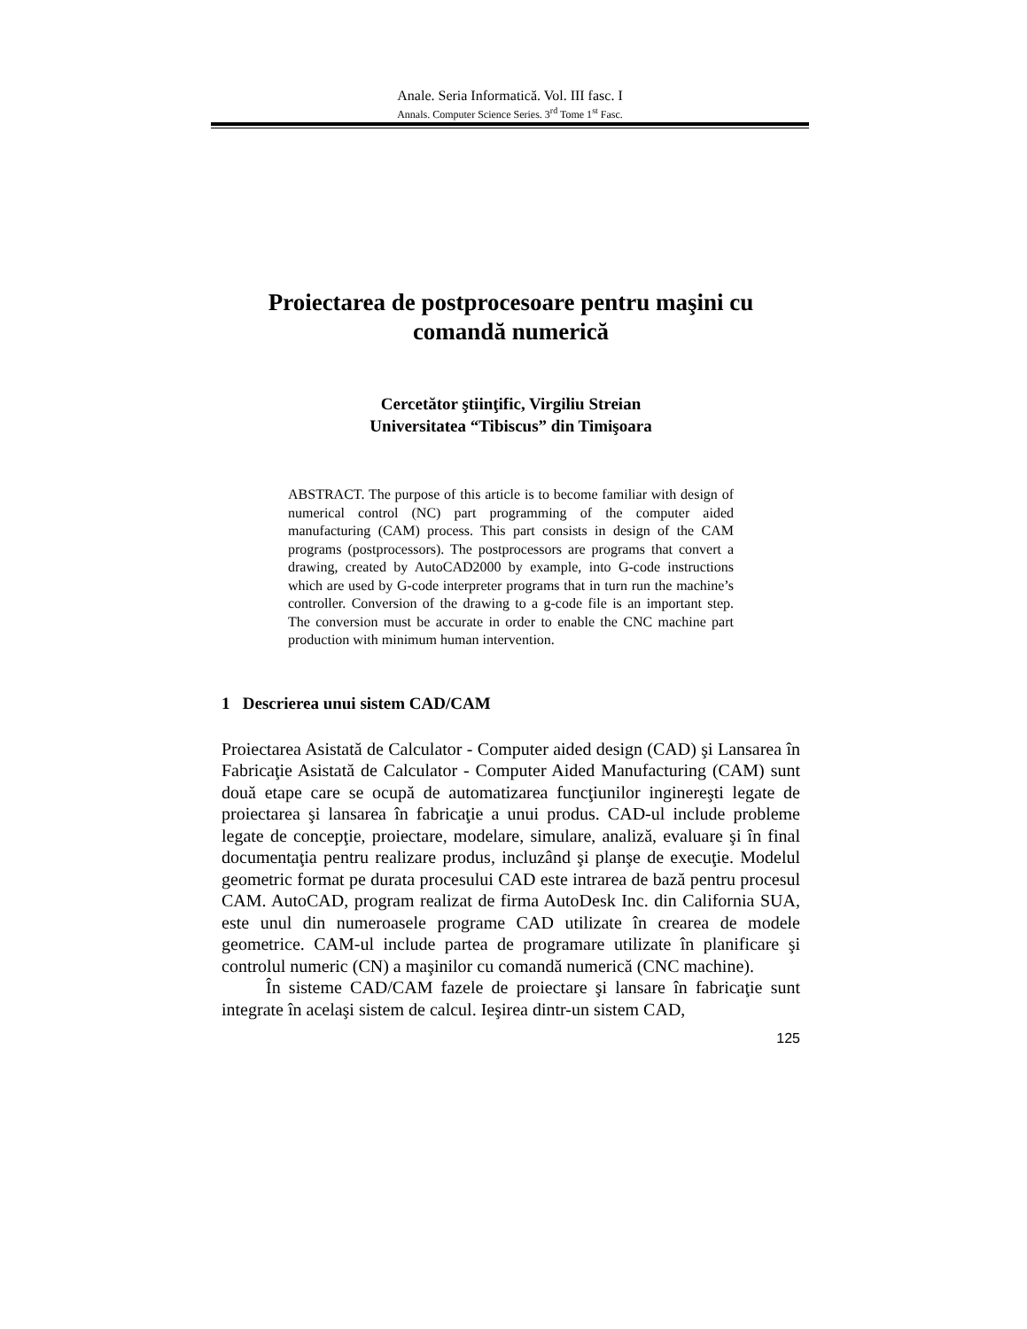Anale. Seria Informatică. Vol. III fasc. I
Annals. Computer Science Series. 3<sup>rd</sup> Tome 1<sup>st</sup> Fasc.
Proiectarea de postprocesoare pentru maşini cu comandă numerică
Cercetător ştiinţific, Virgiliu Streian
Universitatea “Tibiscus” din Timişoara
ABSTRACT. The purpose of this article is to become familiar with design of numerical control (NC) part programming of the computer aided manufacturing (CAM) process. This part consists in design of the CAM programs (postprocessors). The postprocessors are programs that convert a drawing, created by AutoCAD2000 by example, into G-code instructions which are used by G-code interpreter programs that in turn run the machine’s controller. Conversion of the drawing to a g-code file is an important step. The conversion must be accurate in order to enable the CNC machine part production with minimum human intervention.
1 Descrierea unui sistem CAD/CAM
Proiectarea Asistată de Calculator - Computer aided design (CAD) şi Lansarea în Fabricaţie Asistată de Calculator - Computer Aided Manufacturing (CAM) sunt două etape care se ocupă de automatizarea funcţiunilor inginereşti legate de proiectarea şi lansarea în fabricaţie a unui produs. CAD-ul include probleme legate de concepţie, proiectare, modelare, simulare, analiză, evaluare şi în final documentaţia pentru realizare produs, incluzând şi planşe de execuţie. Modelul geometric format pe durata procesului CAD este intrarea de bază pentru procesul CAM. AutoCAD, program realizat de firma AutoDesk Inc. din California SUA, este unul din numeroasele programe CAD utilizate în crearea de modele geometrice. CAM-ul include partea de programare utilizate în planificare şi controlul numeric (CN) a maşinilor cu comandă numerică (CNC machine).
În sisteme CAD/CAM fazele de proiectare şi lansare în fabricaţie sunt integrate în acelaşi sistem de calcul. Ieşirea dintr-un sistem CAD,
125